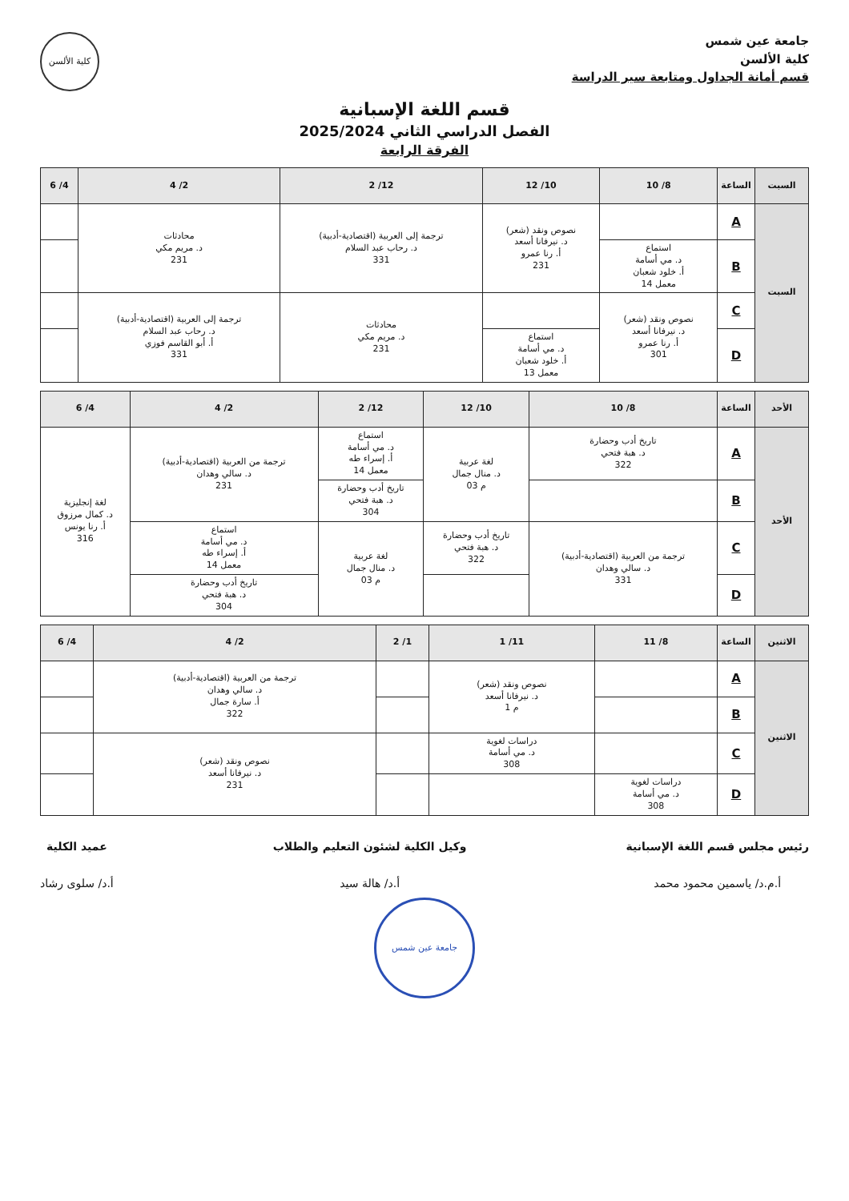جامعة عين شمس
كلية الألسن
قسم أمانة الجداول ومتابعة سير الدراسة
كلية الألسن
قسم اللغة الإسبانية
الفصل الدراسي الثاني 2025/2024
الفرقة الرابعة
| السبت | الساعة | 8/ 10 | 10/ 12 | 12/ 2 | 2/ 4 | 4/ 6 |
| --- | --- | --- | --- | --- | --- | --- |
| السبت | A | | نصوص ونقد (شعر) د. نيرفانا أسعد أ. رنا عمرو 231 | ترجمة إلى العربية (اقتصادية-أدبية) د. رحاب عبد السلام 331 | محادثات د. مريم مكي 231 | |
| | B | استماع د. مي أسامة أ. خلود شعبان معمل 14 | | | | |
| | C | نصوص ونقد (شعر) د. نيرفانا أسعد أ. رنا عمرو 301 | | محادثات د. مريم مكي 231 | ترجمة إلى العربية (اقتصادية-أدبية) د. رحاب عبد السلام أ. أبو القاسم فوزي 331 | |
| | D | | استماع د. مي أسامة أ. خلود شعبان معمل 13 | | | |
| الأحد | الساعة | 8/ 10 | 10/ 12 | 12/ 2 | 2/ 4 | 4/ 6 |
| --- | --- | --- | --- | --- | --- | --- |
| الأحد | A | تاريخ أدب وحضارة د. هبة فتحي 322 | لغة عربية د. منال جمال م 03 | استماع د. مي أسامة أ. إسراء طه معمل 14 | ترجمة من العربية (اقتصادية-أدبية) د. سالي وهدان 231 | لغة إنجليزية د. كمال مرزوق أ. رنا يونس 316 |
| | B | | | تاريخ أدب وحضارة د. هبة فتحي 304 | | |
| | C | ترجمة من العربية (اقتصادية-أدبية) د. سالي وهدان 331 | تاريخ أدب وحضارة د. هبة فتحي 322 | لغة عربية د. منال جمال م 03 | استماع د. مي أسامة أ. إسراء طه معمل 14 | |
| | D | | | | تاريخ أدب وحضارة د. هبة فتحي 304 | |
| الاثنين | الساعة | 8/ 11 | 11/ 1 | 1/ 2 | 2/ 4 | 4/ 6 |
| --- | --- | --- | --- | --- | --- | --- |
| الاثنين | A | | نصوص ونقد (شعر) د. نيرفانا أسعد م 1 | | ترجمة من العربية (اقتصادية-أدبية) د. سالي وهدان أ. سارة جمال 322 | |
| | B | | | | | |
| | C | | دراسات لغوية د. مي أسامة 308 | | نصوص ونقد (شعر) د. نيرفانا أسعد 231 | |
| | D | دراسات لغوية د. مي أسامة 308 | | | | |
رئيس مجلس قسم اللغة الإسبانية
أ.م.د/ ياسمين محمود محمد
وكيل الكلية لشئون التعليم والطلاب
أ.د/ هالة سيد
عميد الكلية
أ.د/ سلوى رشاد
جامعة عين شمس